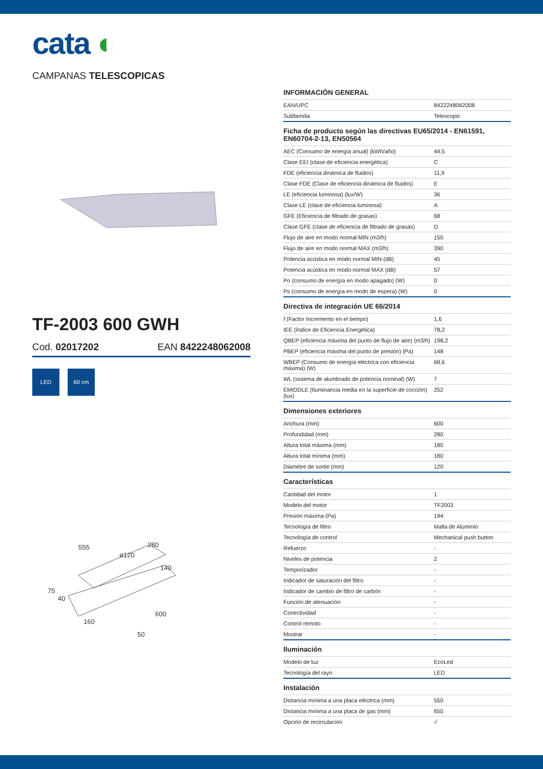cata ◐
CAMPANAS TELESCOPICAS
TF-2003 600 GWH
Cod. 02017202 EAN 8422248062008
LED 60 cm
555
280
ø120
140
75
40
160
600
50
INFORMACIÓN GENERAL
| EAN/UPC | 8422248062008 |
| Subfamília | Telescopic |
Ficha de producto según las directivas EU65/2014 - EN61591, EN60704-2-13, EN50564
| AEC (Consumo de energía anual) (kWh/año) | 44,5 |
| Clase EEI (clase de eficiencia energética) | C |
| FDE (eficiencia dinámica de fluidos) | 11,9 |
| Clase FDE (Clase de eficiencia dinámica de fluidos) | E |
| LE (eficiencia luminosa) (lux/W) | 36 |
| Clase LE (clase de eficiencia luminosa) | A |
| GFE (Eficiencia de filtrado de grasas) | 68 |
| Clase GFE (clase de eficiencia de filtrado de grasas) | D |
| Flujo de aire en modo normal MIN (m3/h) | 150 |
| Flujo de aire en modo normal MAX (m3/h) | 390 |
| Potencia acústica en modo normal MIN (dB) | 45 |
| Potencia acústica en modo normal MAX (dB) | 57 |
| Po (consumo de energía en modo apagado) (W) | 0 |
| Ps (consumo de energía en modo de espera) (W) | 0 |
Directiva de integración UE 66/2014
| f (Factor Incremento en el tiempo) | 1,6 |
| IEE (Índice de Eficiencia Energética) | 78,2 |
| QBEP (eficiencia máxima del punto de flujo de aire) (m3/h) | 198,2 |
| PBEP (eficiencia máxima del punto de presión) (Pa) | 148 |
| WBEP (Consumo de energía eléctrica con eficiencia máxima) (W) | 68,6 |
| WL (sistema de alumbrado de potencia nominal) (W) | 7 |
| EMIDDLE (Iluminancia media en la superficie de cocción) (lux) | 252 |
Dimensiones exteriores
| Anchura (mm) | 600 |
| Profundidad (mm) | 280 |
| Altura total máxima (mm) | 180 |
| Altura total mínima (mm) | 180 |
| Diamètre de sortie (mm) | 120 |
Características
| Cantidad del motor | 1 |
| Modelo del motor | TF2003 |
| Presión máxima (Pa) | 194 |
| Tecnología de filtro | Malla de Aluminio |
| Tecnología de control | Mechanical push button |
| Refuerzo | - |
| Niveles de potencia | 2 |
| Temporizador | - |
| Indicador de saturación del filtro | - |
| Indicador de cambio de filtro de carbón | - |
| Función de atenuación | - |
| Conectividad | - |
| Control remoto | - |
| Mostrar | - |
Iluminación
| Modelo de luz | EcoLed |
| Tecnología del rayo | LED |
Instalación
| Distancia mínima a una placa eléctrica (mm) | 550 |
| Distancia mínima a una placa de gas (mm) | 650 |
| Opción de recirculación | √ |